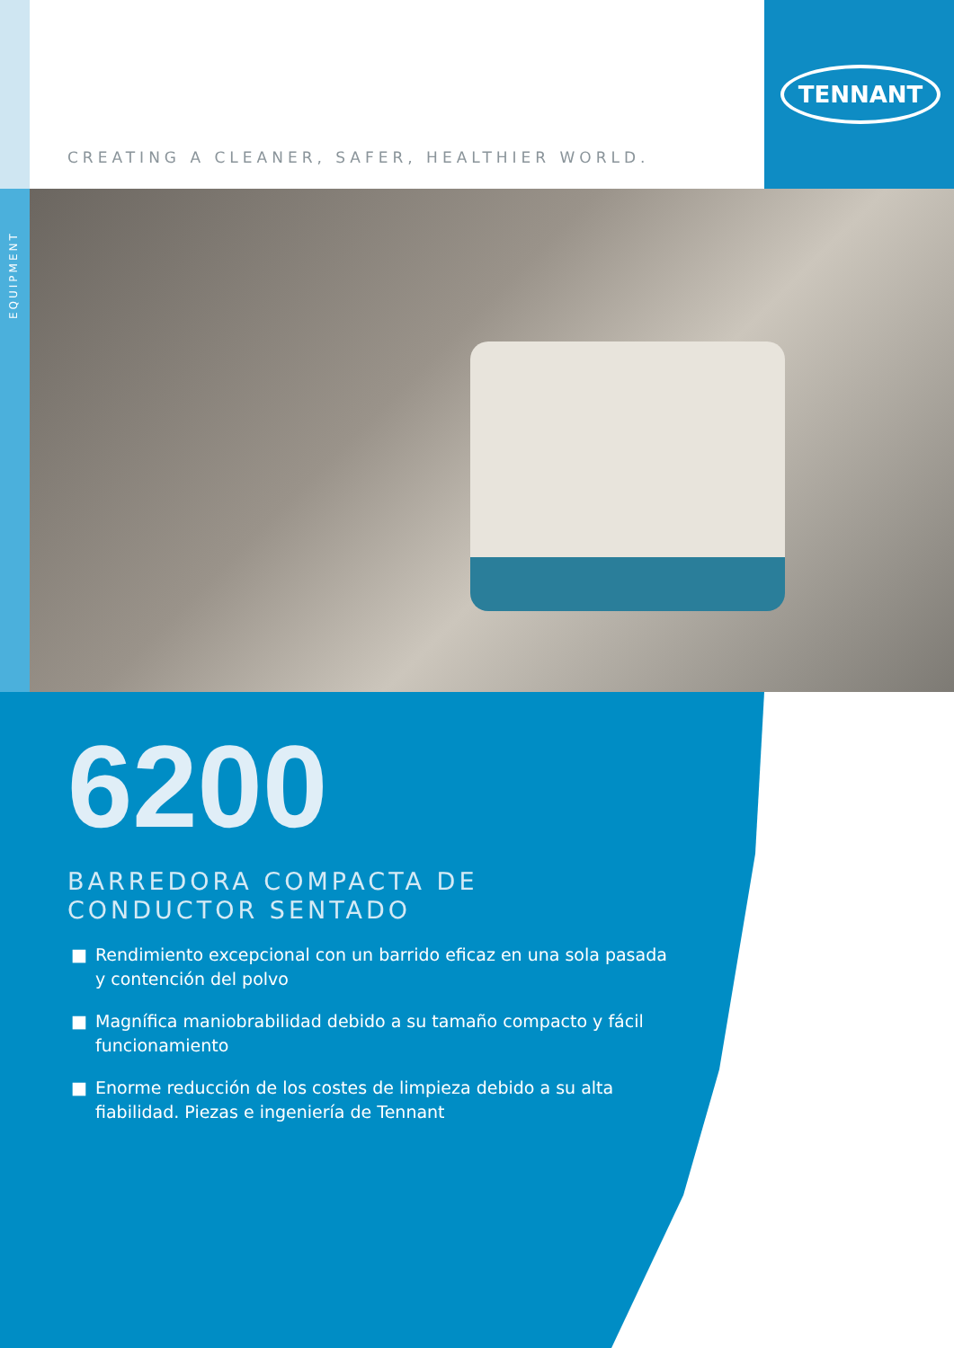TENNANT
CREATING A CLEANER, SAFER, HEALTHIER WORLD.
EQUIPMENT
6200
BARREDORA COMPACTA DE CONDUCTOR SENTADO
■ Rendimiento excepcional con un barrido eficaz en una sola pasada y contención del polvo
■ Magnífica maniobrabilidad debido a su tamaño compacto y fácil funcionamiento
■ Enorme reducción de los costes de limpieza debido a su alta fiabilidad. Piezas e ingeniería de Tennant